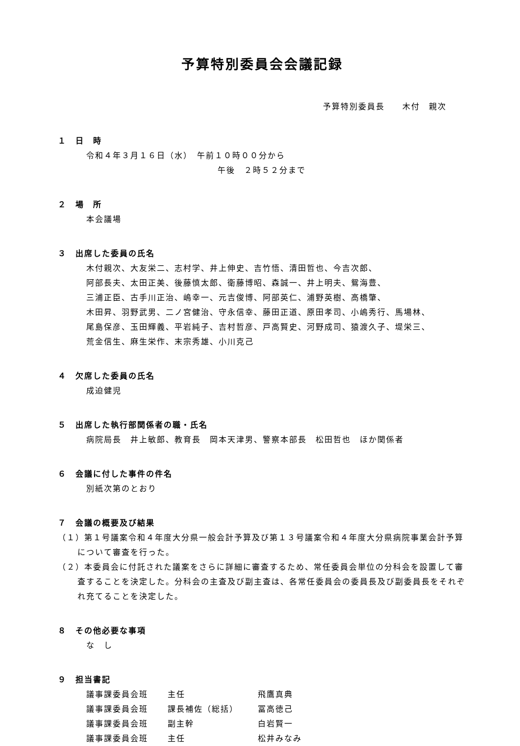予算特別委員会会議記録
予算特別委員長　　木付　親次
１　日　時
令和４年３月１６日（水）　午前１０時００分から
午後　２時５２分まで
２　場　所
本会議場
３　出席した委員の氏名
木付親次、大友栄二、志村学、井上伸史、吉竹悟、清田哲也、今吉次郎、
阿部長夫、太田正美、後藤慎太郎、衛藤博昭、森誠一、井上明夫、鴛海豊、
三浦正臣、古手川正治、嶋幸一、元吉俊博、阿部英仁、浦野英樹、高橋肇、
木田昇、羽野武男、二ノ宮健治、守永信幸、藤田正道、原田孝司、小嶋秀行、馬場林、
尾島保彦、玉田輝義、平岩純子、吉村哲彦、戸高賢史、河野成司、猿渡久子、堤栄三、
荒金信生、麻生栄作、末宗秀雄、小川克己
４　欠席した委員の氏名
成迫健児
５　出席した執行部関係者の職・氏名
病院局長　井上敏郎、教育長　岡本天津男、警察本部長　松田哲也　ほか関係者
６　会議に付した事件の件名
別紙次第のとおり
７　会議の概要及び結果
（１）第１号議案令和４年度大分県一般会計予算及び第１３号議案令和４年度大分県病院事業会計予算について審査を行った。
（２）本委員会に付託された議案をさらに詳細に審査するため、常任委員会単位の分科会を設置して審査することを決定した。分科会の主査及び副主査は、各常任委員会の委員長及び副委員長をそれぞれ充てることを決定した。
８　その他必要な事項
な　し
９　担当書記
| 議事課委員会班 | 主任 | 飛鷹真典 |
| 議事課委員会班 | 課長補佐（総括） | 冨高徳己 |
| 議事課委員会班 | 副主幹 | 白岩賢一 |
| 議事課委員会班 | 主任 | 松井みなみ |